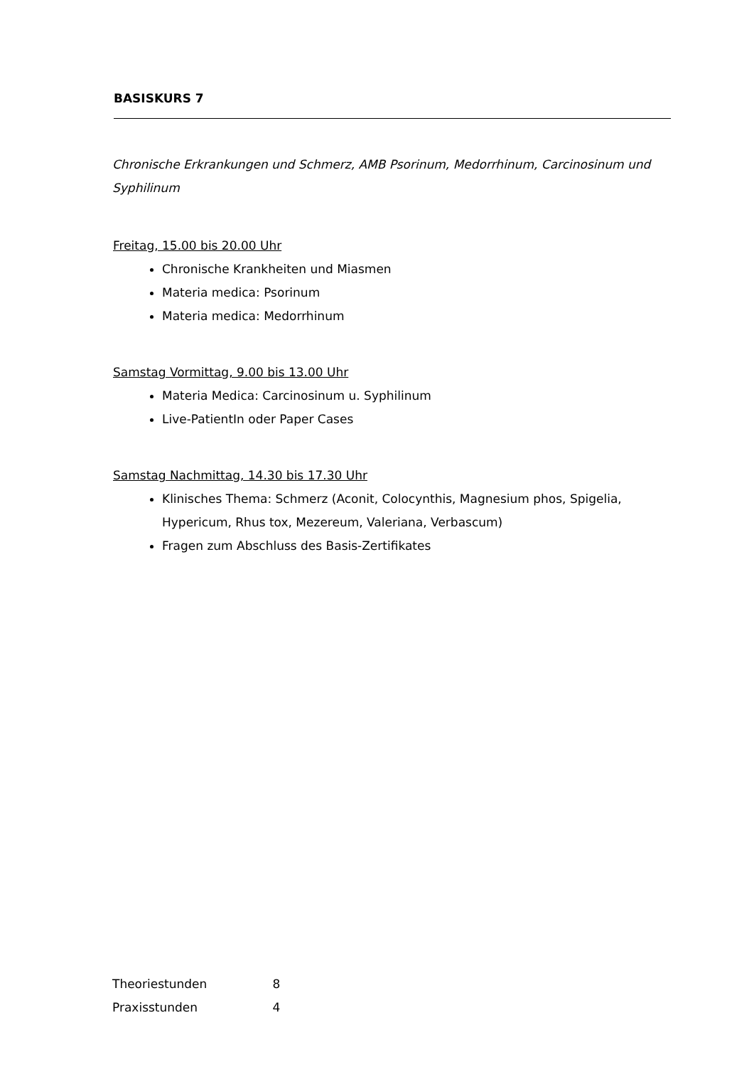BASISKURS 7
Chronische Erkrankungen und Schmerz, AMB Psorinum, Medorrhinum, Carcinosinum und Syphilinum
Freitag, 15.00 bis 20.00 Uhr
Chronische Krankheiten und Miasmen
Materia medica: Psorinum
Materia medica: Medorrhinum
Samstag Vormittag, 9.00 bis 13.00 Uhr
Materia Medica: Carcinosinum u. Syphilinum
Live-PatientIn oder Paper Cases
Samstag Nachmittag, 14.30 bis 17.30 Uhr
Klinisches Thema: Schmerz (Aconit, Colocynthis, Magnesium phos, Spigelia, Hypericum, Rhus tox, Mezereum, Valeriana, Verbascum)
Fragen zum Abschluss des Basis-Zertifikates
Theoriestunden 8
Praxisstunden 4